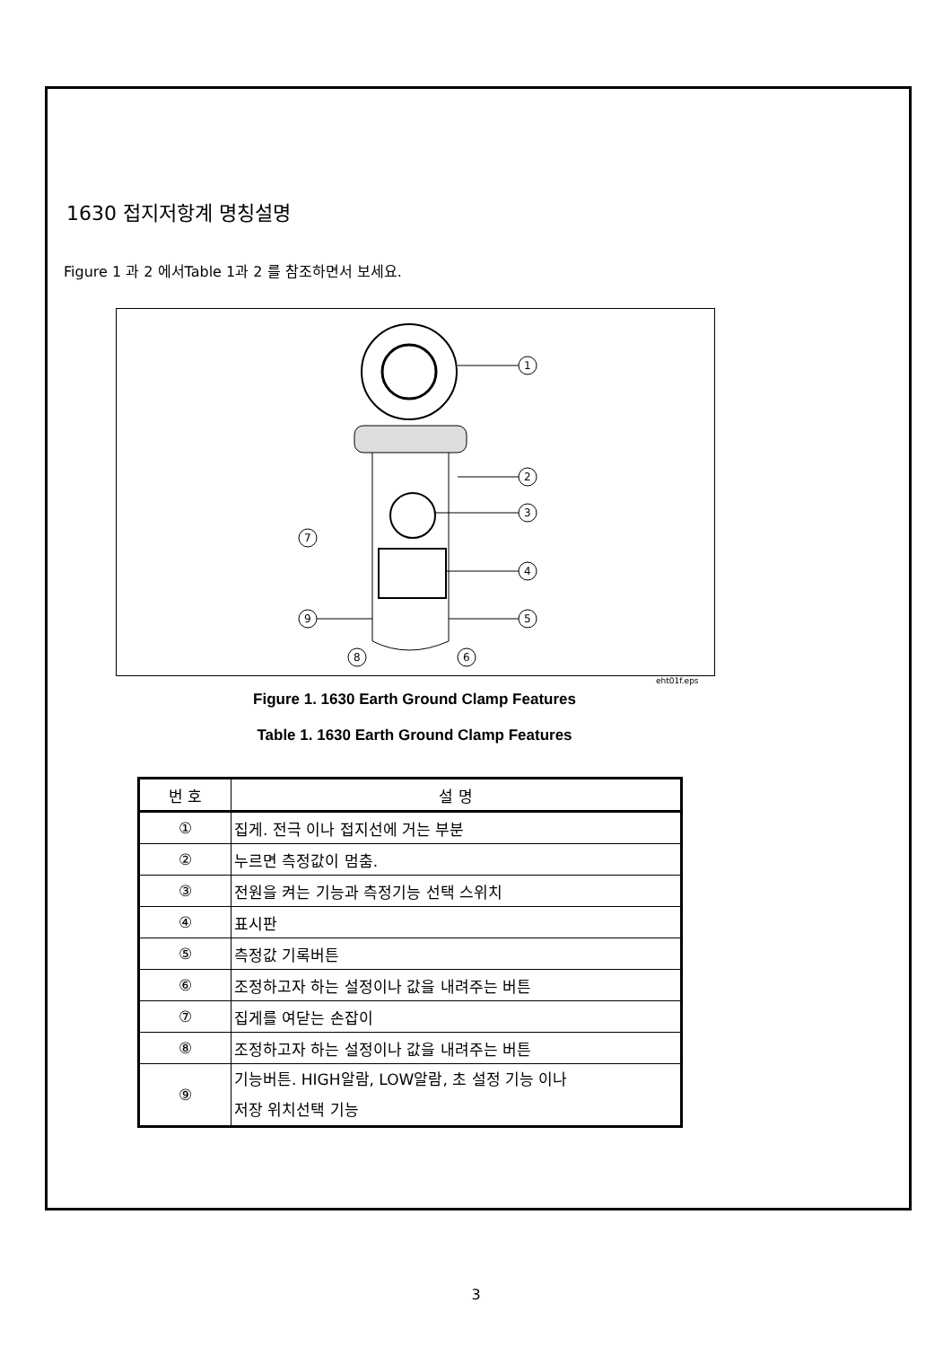1630 접지저항계 명칭설명
Figure 1 과 2 에서Table 1과 2 를 참조하면서 보세요.
1
2
3
4
5
6
7
8
9
eht01f.eps
Figure 1. 1630 Earth Ground Clamp Features
Table 1. 1630 Earth Ground Clamp Features
| 번 호 | 설 명 |
| --- | --- |
| ① | 집게. 전극 이나 접지선에 거는 부분 |
| ② | 누르면 측정값이 멈춤. |
| ③ | 전원을 켜는 기능과 측정기능 선택 스위치 |
| ④ | 표시판 |
| ⑤ | 측정값 기록버튼 |
| ⑥ | 조정하고자 하는 설정이나 값을 내려주는 버튼 |
| ⑦ | 집게를 여닫는 손잡이 |
| ⑧ | 조정하고자 하는 설정이나 값을 내려주는 버튼 |
| ⑨ | 기능버튼. HIGH알람, LOW알람, 초 설정 기능 이나 저장 위치선택 기능 |
3